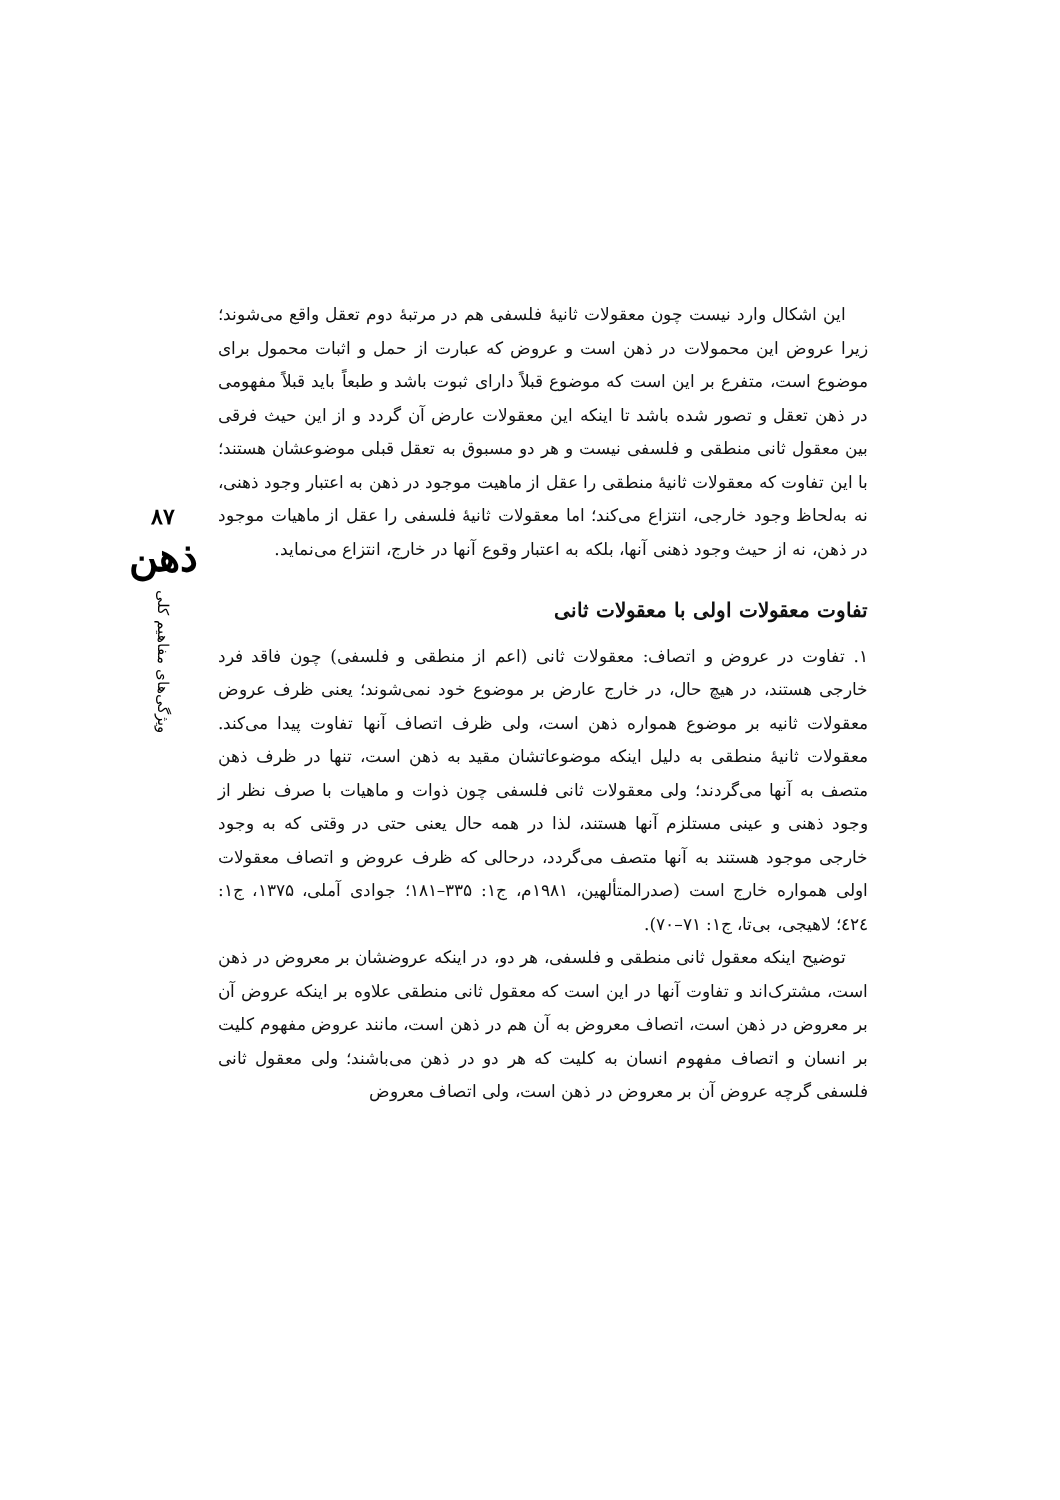این اشکال وارد نیست چون معقولات ثانیهٔ فلسفی هم در مرتبهٔ دوم تعقل واقع می‌شوند؛ زیرا عروض این محمولات در ذهن است و عروض که عبارت از حمل و اثبات محمول برای موضوع است، متفرع بر این است که موضوع قبلاً دارای ثبوت باشد و طبعاً باید قبلاً مفهومی در ذهن تعقل و تصور شده باشد تا اینکه این معقولات عارض آن گردد و از این حیث فرقی بین معقول ثانی منطقی و فلسفی نیست و هر دو مسبوق به تعقل قبلی موضوعشان هستند؛ با این تفاوت که معقولات ثانیهٔ منطقی را عقل از ماهیت موجود در ذهن به اعتبار وجود ذهنی، نه به‌لحاظ وجود خارجی، انتزاع می‌کند؛ اما معقولات ثانیهٔ فلسفی را عقل از ماهیات موجود در ذهن، نه از حیث وجود ذهنی آنها، بلکه به اعتبار وقوع آنها در خارج، انتزاع می‌نماید.
تفاوت معقولات اولی با معقولات ثانی
۱. تفاوت در عروض و اتصاف: معقولات ثانی (اعم از منطقی و فلسفی) چون فاقد فرد خارجی هستند، در هیچ حال، در خارج عارض بر موضوع خود نمی‌شوند؛ یعنی ظرف عروض معقولات ثانیه بر موضوع همواره ذهن است، ولی ظرف اتصاف آنها تفاوت پیدا می‌کند. معقولات ثانیهٔ منطقی به دلیل اینکه موضوعاتشان مقید به ذهن است، تنها در ظرف ذهن متصف به آنها می‌گردند؛ ولی معقولات ثانی فلسفی چون ذوات و ماهیات با صرف نظر از وجود ذهنی و عینی مستلزم آنها هستند، لذا در همه حال یعنی حتی در وقتی که به وجود خارجی موجود هستند به آنها متصف می‌گردد، درحالی که ظرف عروض و اتصاف معقولات اولی همواره خارج است (صدرالمتألهین، ۱۹۸۱م، ج۱: ۳۳۵–۱۸۱؛ جوادی آملی، ۱۳۷۵، ج۱: ٤٢٤؛ لاهیجی، بی‌تا، ج۱: ۷۱–۷۰).
توضیح اینکه معقول ثانی منطقی و فلسفی، هر دو، در اینکه عروضشان بر معروض در ذهن است، مشترک‌اند و تفاوت آنها در این است که معقول ثانی منطقی علاوه بر اینکه عروض آن بر معروض در ذهن است، اتصاف معروض به آن هم در ذهن است، مانند عروض مفهوم کلیت بر انسان و اتصاف مفهوم انسان به کلیت که هر دو در ذهن می‌باشند؛ ولی معقول ثانی فلسفی گرچه عروض آن بر معروض در ذهن است، ولی اتصاف معروض
۸۷
ذهن
ویژگی‌های مفاهیم کلی